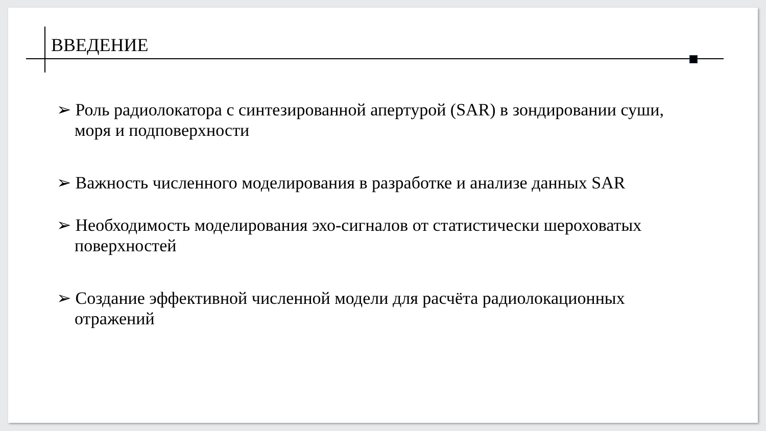ВВЕДЕНИЕ
➢ Роль радиолокатора с синтезированной апертурой (SAR) в зондировании суши, моря и подповерхности
➢ Важность численного моделирования в разработке и анализе данных SAR
➢ Необходимость моделирования эхо-сигналов от статистически шероховатых поверхностей
➢ Создание эффективной численной модели для расчёта радиолокационных отражений